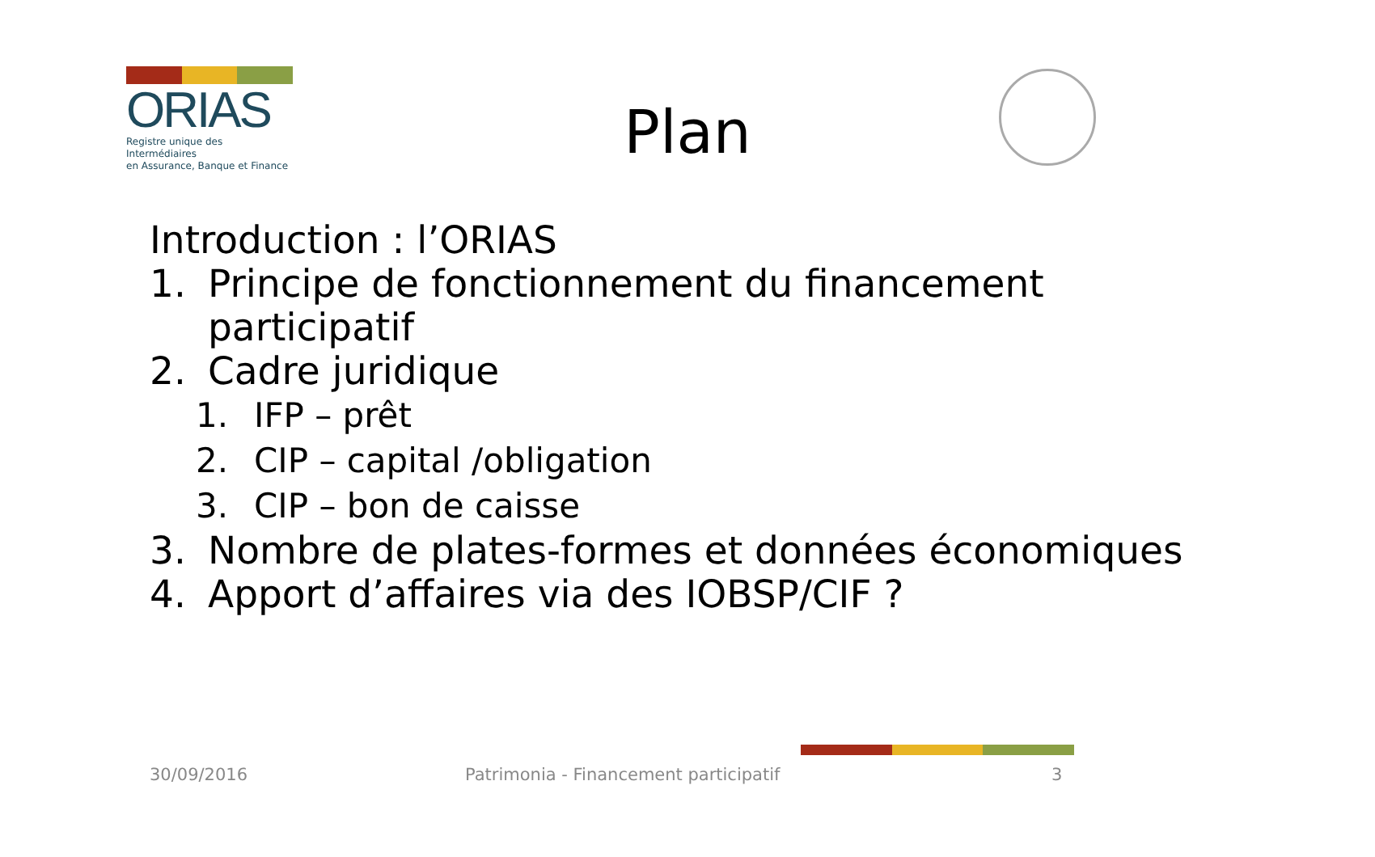ORIAS
Registre unique des Intermédiaires
en Assurance, Banque et Finance
Plan
Introduction : l’ORIAS
1. Principe de fonctionnement du financement participatif
2. Cadre juridique
1. IFP – prêt
2. CIP – capital /obligation
3. CIP – bon de caisse
3. Nombre de plates-formes et données économiques
4. Apport d’affaires via des IOBSP/CIF ?
30/09/2016
Patrimonia - Financement participatif
3